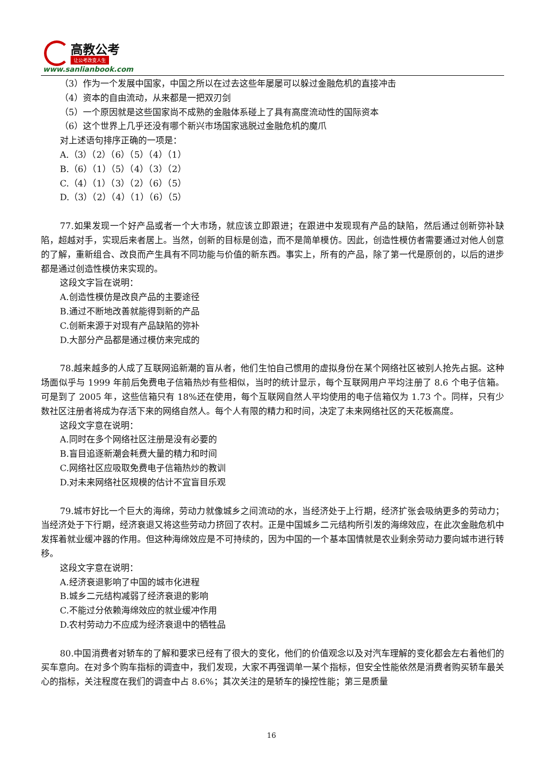高教公考
让公考改变人生
www.sanlianbook.com
（3）作为一个发展中国家，中国之所以在过去这些年屡屡可以躲过金融危机的直接冲击
（4）资本的自由流动，从来都是一把双刃剑
（5）一个原因就是这些国家尚不成熟的金融体系碰上了具有高度流动性的国际资本
（6）这个世界上几乎还没有哪个新兴市场国家逃脱过金融危机的魔爪
对上述语句排序正确的一项是：
A.（3）（2）（6）（5）（4）（1）
B.（6）（1）（5）（4）（3）（2）
C.（4）（1）（3）（2）（6）（5）
D.（3）（2）（4）（1）（6）（5）
77.如果发现一个好产品或者一个大市场，就应该立即跟进；在跟进中发现现有产品的缺陷，然后通过创新弥补缺陷，超越对手，实现后来者居上。当然，创新的目标是创造，而不是简单模仿。因此，创造性模仿者需要通过对他人创意的了解，重新组合、改良而产生具有不同功能与价值的新东西。事实上，所有的产品，除了第一代是原创的，以后的进步都是通过创造性模仿来实现的。
这段文字旨在说明：
A.创造性模仿是改良产品的主要途径
B.通过不断地改善就能得到新的产品
C.创新来源于对现有产品缺陷的弥补
D.大部分产品都是通过模仿来完成的
78.越来越多的人成了互联网追新潮的盲从者，他们生怕自己惯用的虚拟身份在某个网络社区被别人抢先占据。这种场面似乎与 1999 年前后免费电子信箱热炒有些相似，当时的统计显示，每个互联网用户平均注册了 8.6 个电子信箱。可是到了 2005 年，这些信箱只有 18%还在使用，每个互联网自然人平均使用的电子信箱仅为 1.73 个。同样，只有少数社区注册者将成为存活下来的网络自然人。每个人有限的精力和时间，决定了未来网络社区的天花板高度。
这段文字意在说明：
A.同时在多个网络社区注册是没有必要的
B.盲目追逐新潮会耗费大量的精力和时间
C.网络社区应吸取免费电子信箱热炒的教训
D.对未来网络社区规模的估计不宜盲目乐观
79.城市好比一个巨大的海绵，劳动力就像城乡之间流动的水，当经济处于上行期，经济扩张会吸纳更多的劳动力；当经济处于下行期，经济衰退又将这些劳动力挤回了农村。正是中国城乡二元结构所引发的海绵效应，在此次金融危机中发挥着就业缓冲器的作用。但这种海绵效应是不可持续的，因为中国的一个基本国情就是农业剩余劳动力要向城市进行转移。
这段文字意在说明：
A.经济衰退影响了中国的城市化进程
B.城乡二元结构减弱了经济衰退的影响
C.不能过分依赖海绵效应的就业缓冲作用
D.农村劳动力不应成为经济衰退中的牺牲品
80.中国消费者对轿车的了解和要求已经有了很大的变化，他们的价值观念以及对汽车理解的变化都会左右着他们的买车意向。在对多个购车指标的调查中，我们发现，大家不再强调单一某个指标，但安全性能依然是消费者购买轿车最关心的指标，关注程度在我们的调查中占 8.6%；其次关注的是轿车的操控性能；第三是质量
16